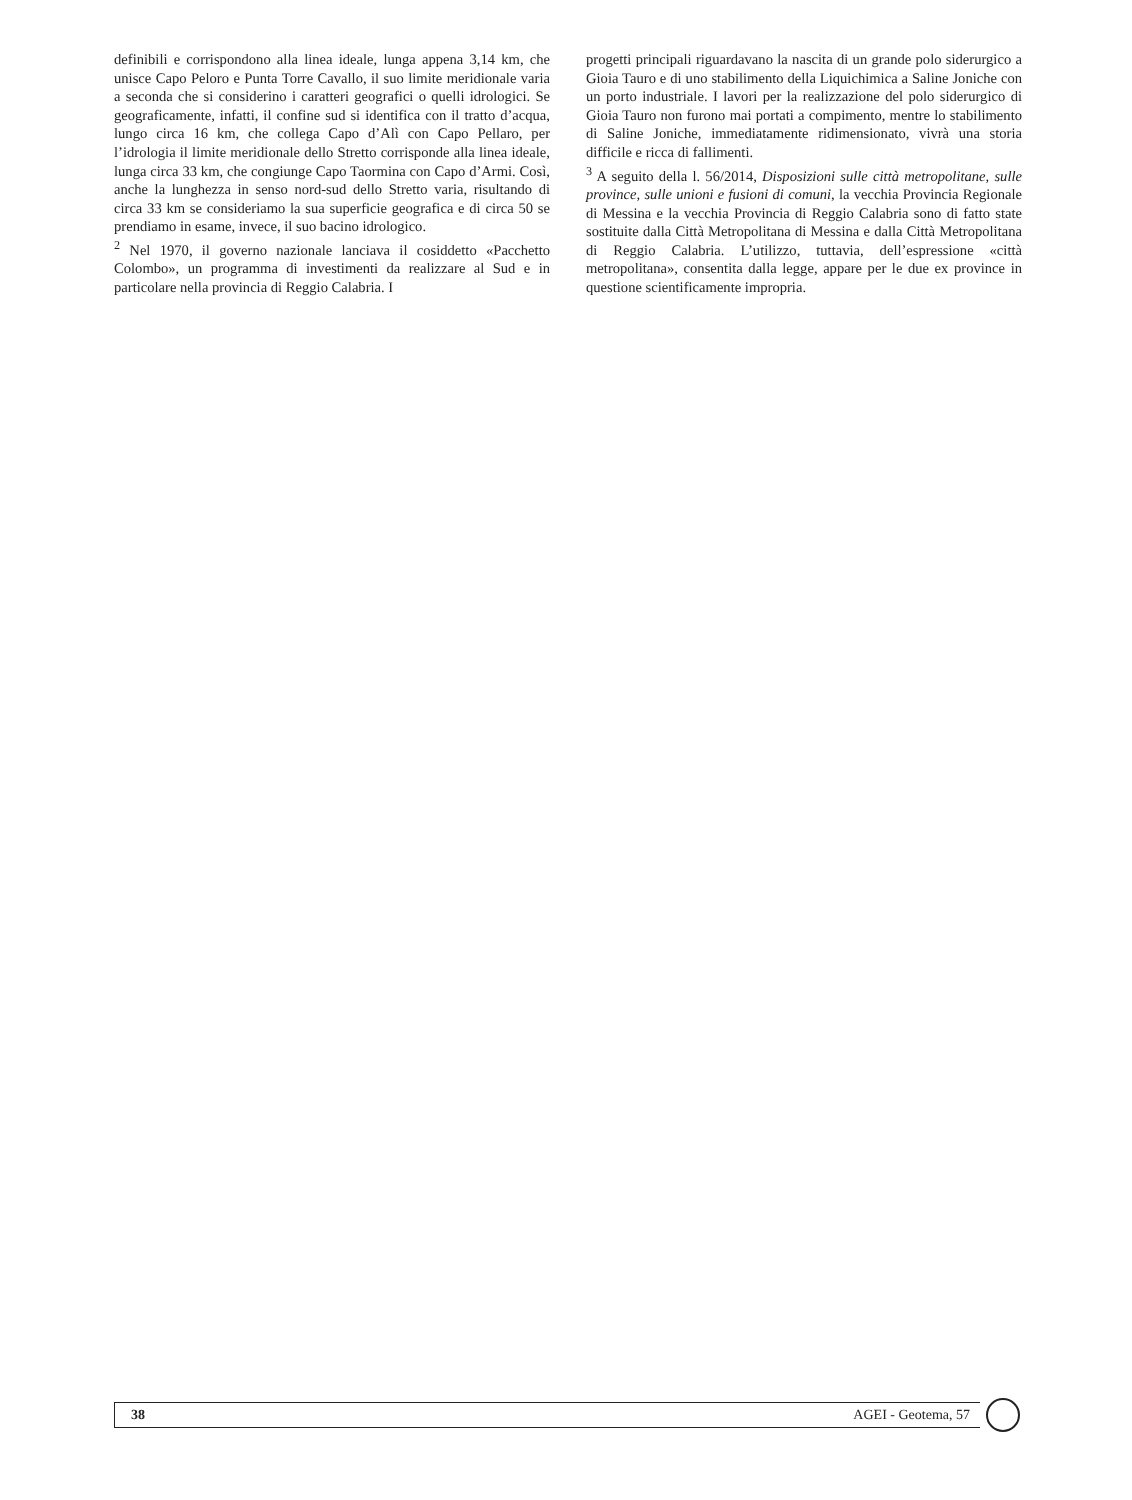definibili e corrispondono alla linea ideale, lunga appena 3,14 km, che unisce Capo Peloro e Punta Torre Cavallo, il suo limite meridionale varia a seconda che si considerino i caratteri geografici o quelli idrologici. Se geograficamente, infatti, il confine sud si identifica con il tratto d’acqua, lungo circa 16 km, che collega Capo d’Alì con Capo Pellaro, per l’idrologia il limite meridionale dello Stretto corrisponde alla linea ideale, lunga circa 33 km, che congiunge Capo Taormina con Capo d’Armi. Così, anche la lunghezza in senso nord-sud dello Stretto varia, risultando di circa 33 km se consideriamo la sua superficie geografica e di circa 50 se prendiamo in esame, invece, il suo bacino idrologico.
<sup>2</sup> Nel 1970, il governo nazionale lanciava il cosiddetto «Pacchetto Colombo», un programma di investimenti da realizzare al Sud e in particolare nella provincia di Reggio Calabria. I
progetti principali riguardavano la nascita di un grande polo siderurgico a Gioia Tauro e di uno stabilimento della Liquichimica a Saline Joniche con un porto industriale. I lavori per la realizzazione del polo siderurgico di Gioia Tauro non furono mai portati a compimento, mentre lo stabilimento di Saline Joniche, immediatamente ridimensionato, vivrà una storia difficile e ricca di fallimenti.
<sup>3</sup> A seguito della l. 56/2014, Disposizioni sulle città metropolitane, sulle province, sulle unioni e fusioni di comuni, la vecchia Provincia Regionale di Messina e la vecchia Provincia di Reggio Calabria sono di fatto state sostituite dalla Città Metropolitana di Messina e dalla Città Metropolitana di Reggio Calabria. L’utilizzo, tuttavia, dell’espressione «città metropolitana», consentita dalla legge, appare per le due ex province in questione scientificamente impropria.
38 AGEI - Geotema, 57